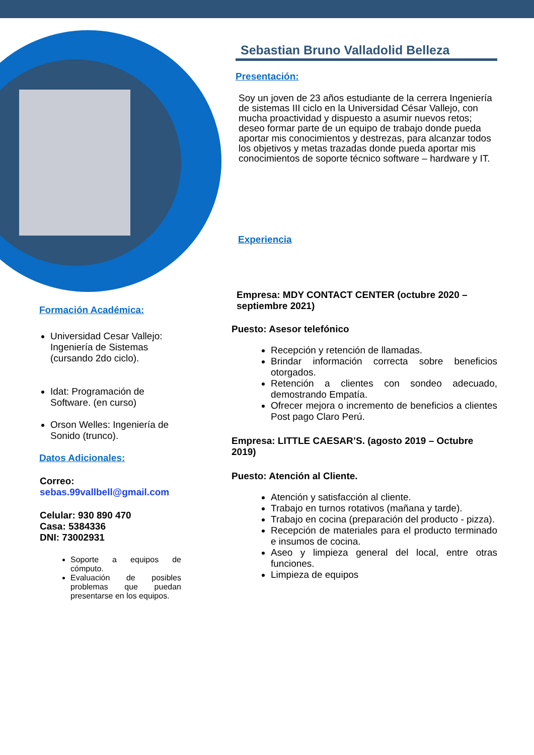Sebastian Bruno Valladolid Belleza
Presentación:
Soy un joven de 23 años estudiante de la cerrera Ingeniería de sistemas III ciclo en la Universidad César Vallejo, con mucha proactividad y dispuesto a asumir nuevos retos; deseo formar parte de un equipo de trabajo donde pueda aportar mis conocimientos y destrezas, para alcanzar todos los objetivos y metas trazadas donde pueda aportar mis conocimientos de soporte técnico software – hardware y IT.
Experiencia
Empresa: MDY CONTACT CENTER (octubre 2020 – septiembre 2021)
Puesto: Asesor telefónico
Recepción y retención de llamadas.
Brindar información correcta sobre beneficios otorgados.
Retención a clientes con sondeo adecuado, demostrando Empatía.
Ofrecer mejora o incremento de beneficios a clientes Post pago Claro Perú.
Empresa: LITTLE CAESAR’S. (agosto 2019 – Octubre 2019)
Puesto: Atención al Cliente.
Atención y satisfacción al cliente.
Trabajo en turnos rotativos (mañana y tarde).
Trabajo en cocina (preparación del producto - pizza).
Recepción de materiales para el producto terminado e insumos de cocina.
Aseo y limpieza general del local, entre otras funciones.
Limpieza de equipos
Formación Académica:
Universidad Cesar Vallejo: Ingeniería de Sistemas (cursando 2do ciclo).
Idat: Programación de Software. (en curso)
Orson Welles: Ingeniería de Sonido (trunco).
Datos Adicionales:
Correo:
sebas.99vallbell@gmail.com
Celular: 930 890 470
Casa: 5384336
DNI: 73002931
Soporte a equipos de cómputo.
Evaluación de posibles problemas que puedan presentarse en los equipos.